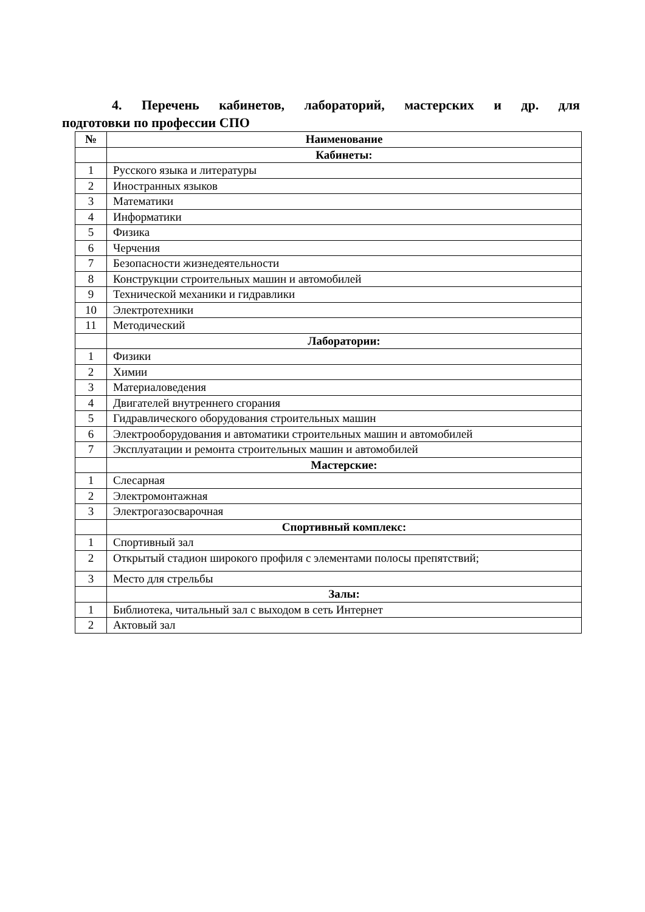4. Перечень кабинетов, лабораторий, мастерских и др. для
подготовки по профессии СПО
| № | Наименование |
| --- | --- |
| | Кабинеты: |
| 1 | Русского языка и литературы |
| 2 | Иностранных языков |
| 3 | Математики |
| 4 | Информатики |
| 5 | Физика |
| 6 | Черчения |
| 7 | Безопасности жизнедеятельности |
| 8 | Конструкции строительных машин и автомобилей |
| 9 | Технической механики и гидравлики |
| 10 | Электротехники |
| 11 | Методический |
| | Лаборатории: |
| 1 | Физики |
| 2 | Химии |
| 3 | Материаловедения |
| 4 | Двигателей внутреннего сгорания |
| 5 | Гидравлического оборудования строительных машин |
| 6 | Электрооборудования и автоматики строительных машин и автомобилей |
| 7 | Эксплуатации и ремонта строительных машин и автомобилей |
| | Мастерские: |
| 1 | Слесарная |
| 2 | Электромонтажная |
| 3 | Электрогазосварочная |
| | Спортивный комплекс: |
| 1 | Спортивный зал |
| 2 | Открытый стадион широкого профиля с элементами полосы препятствий; |
| 3 | Место для стрельбы |
| | Залы: |
| 1 | Библиотека, читальный зал с выходом в сеть Интернет |
| 2 | Актовый зал |